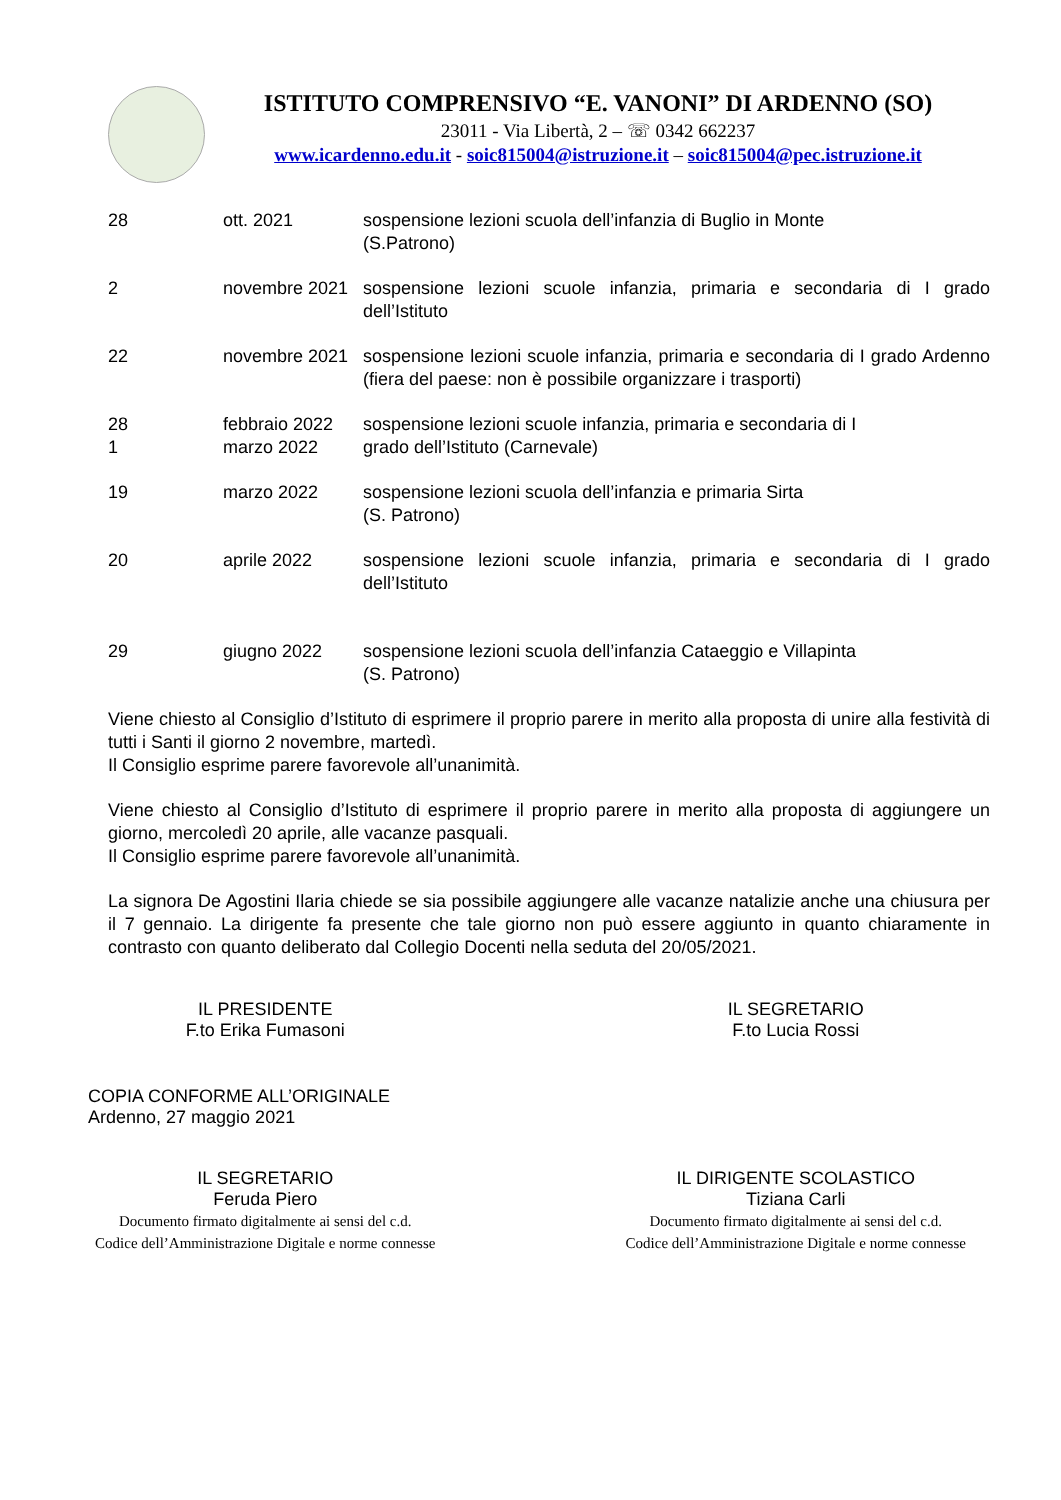ISTITUTO COMPRENSIVO “E. VANONI” DI ARDENNO (SO)
23011 - Via Libertà, 2 – ☏ 0342 662237
www.icardenno.edu.it - soic815004@istruzione.it – soic815004@pec.istruzione.it
| 28 | ott. 2021 | sospensione lezioni scuola dell’infanzia di Buglio in Monte (S.Patrono) |
| 2 | novembre 2021 | sospensione lezioni scuole infanzia, primaria e secondaria di I grado dell’Istituto |
| 22 | novembre 2021 | sospensione lezioni scuole infanzia, primaria e secondaria di I grado Ardenno (fiera del paese: non è possibile organizzare i trasporti) |
| 28 1 | febbraio 2022 marzo 2022 | sospensione lezioni scuole infanzia, primaria e secondaria di I grado dell’Istituto (Carnevale) |
| 19 | marzo 2022 | sospensione lezioni scuola dell’infanzia e primaria Sirta (S. Patrono) |
| 20 | aprile 2022 | sospensione lezioni scuole infanzia, primaria e secondaria di I grado dell’Istituto |
| 29 | giugno 2022 | sospensione lezioni scuola dell’infanzia Cataeggio e Villapinta (S. Patrono) |
Viene chiesto al Consiglio d’Istituto di esprimere il proprio parere in merito alla proposta di unire alla festività di tutti i Santi il giorno 2 novembre, martedì.
Il Consiglio esprime parere favorevole all’unanimità.
Viene chiesto al Consiglio d’Istituto di esprimere il proprio parere in merito alla proposta di aggiungere un giorno, mercoledì 20 aprile, alle vacanze pasquali.
Il Consiglio esprime parere favorevole all’unanimità.
La signora De Agostini Ilaria chiede se sia possibile aggiungere alle vacanze natalizie anche una chiusura per il 7 gennaio. La dirigente fa presente che tale giorno non può essere aggiunto in quanto chiaramente in contrasto con quanto deliberato dal Collegio Docenti nella seduta del 20/05/2021.
IL PRESIDENTE
F.to Erika Fumasoni
IL SEGRETARIO
F.to Lucia Rossi
COPIA CONFORME ALL’ORIGINALE
Ardenno, 27 maggio 2021
IL SEGRETARIO
Feruda Piero
Documento firmato digitalmente ai sensi del c.d.
Codice dell’Amministrazione Digitale e norme connesse
IL DIRIGENTE SCOLASTICO
Tiziana Carli
Documento firmato digitalmente ai sensi del c.d.
Codice dell’Amministrazione Digitale e norme connesse